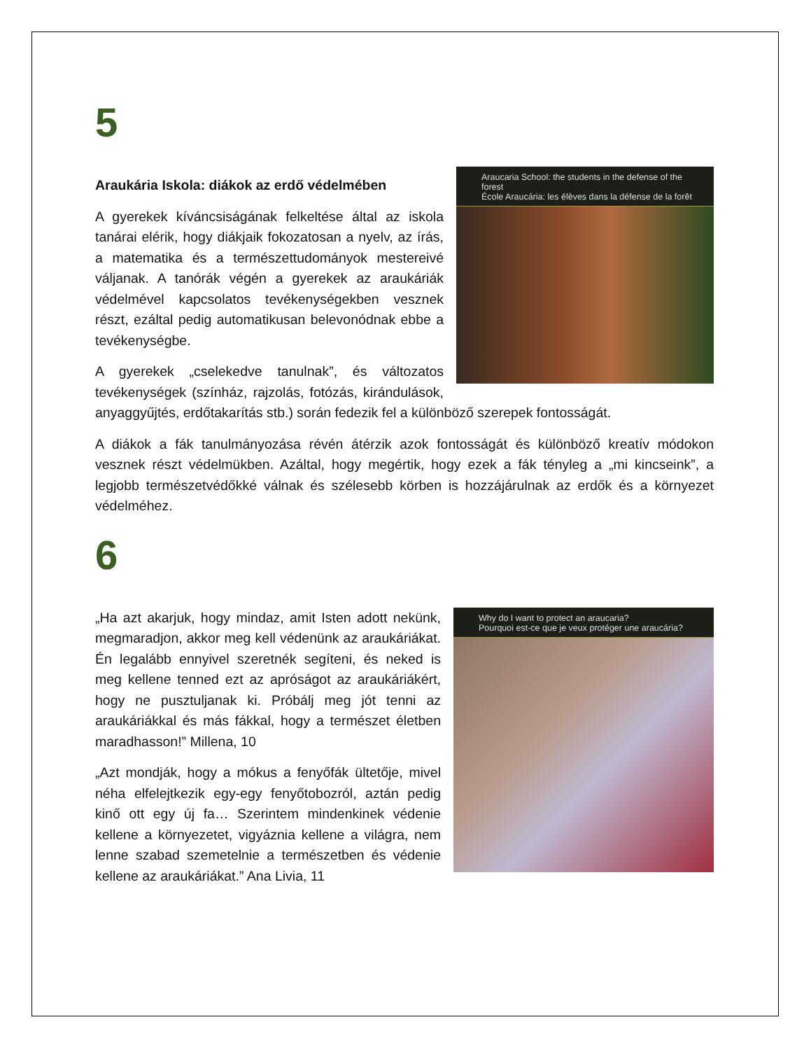5
Araucaria School: the students in the defense of the forest
École Araucária: les élèves dans la défense de la forêt
Araukária Iskola: diákok az erdő védelmében
A gyerekek kíváncsiságának felkeltése által az iskola tanárai elérik, hogy diákjaik fokozatosan a nyelv, az írás, a matematika és a természettudományok mestereivé váljanak. A tanórák végén a gyerekek az araukáriák védelmével kapcsolatos tevékenységekben vesznek részt, ezáltal pedig automatikusan belevonódnak ebbe a tevékenységbe.
A gyerekek „cselekedve tanulnak”, és változatos tevékenységek (színház, rajzolás, fotózás, kirándulások, anyaggyűjtés, erdőtakarítás stb.) során fedezik fel a különböző szerepek fontosságát.
A diákok a fák tanulmányozása révén átérzik azok fontosságát és különböző kreatív módokon vesznek részt védelmükben. Azáltal, hogy megértik, hogy ezek a fák tényleg a „mi kincseink”, a legjobb természetvédőkké válnak és szélesebb körben is hozzájárulnak az erdők és a környezet védelméhez.
6
Why do I want to protect an araucaria?
Pourquoi est-ce que je veux protéger une araucária?
„Ha azt akarjuk, hogy mindaz, amit Isten adott nekünk, megmaradjon, akkor meg kell védenünk az araukáriákat. Én legalább ennyivel szeretnék segíteni, és neked is meg kellene tenned ezt az apróságot az araukáriákért, hogy ne pusztuljanak ki. Próbálj meg jót tenni az araukáriákkal és más fákkal, hogy a természet életben maradhasson!” Millena, 10
„Azt mondják, hogy a mókus a fenyőfák ültetője, mivel néha elfelejtkezik egy-egy fenyőtobozról, aztán pedig kinő ott egy új fa… Szerintem mindenkinek védenie kellene a környezetet, vigyáznia kellene a világra, nem lenne szabad szemetelnie a természetben és védenie kellene az araukáriákat.” Ana Livia, 11